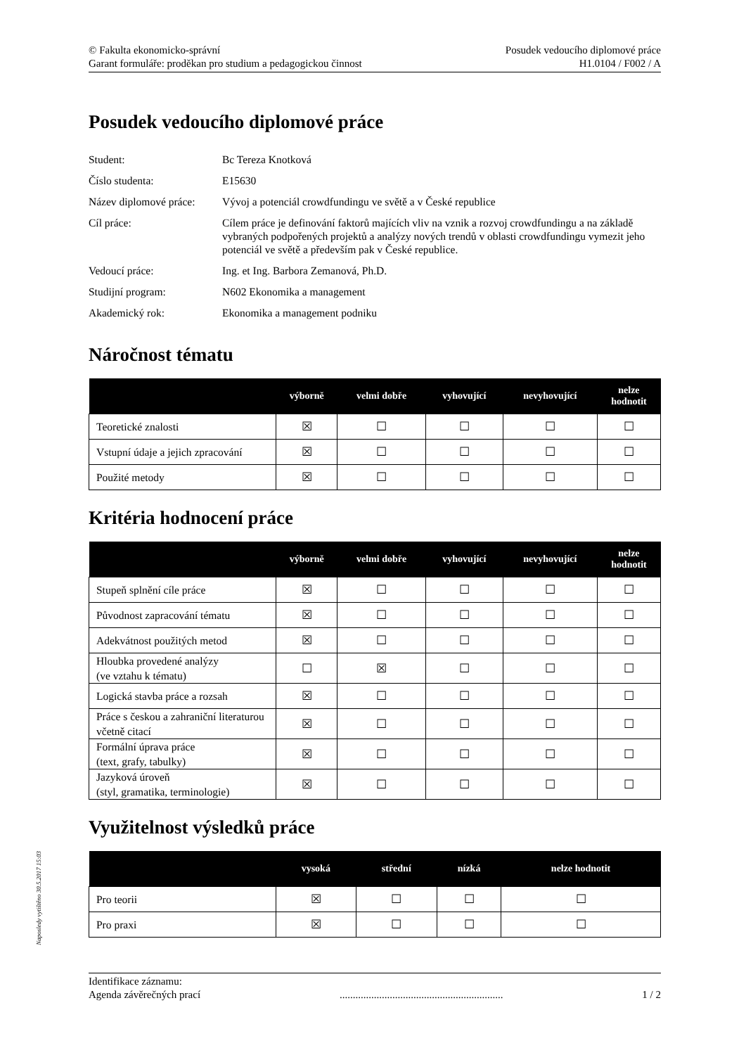© Fakulta ekonomicko-správní
Garant formuláře: proděkan pro studium a pedagogickou činnost
Posudek vedoucího diplomové práce
H1.0104 / F002 / A
Posudek vedoucího diplomové práce
| Student: | Bc Tereza Knotková |
| Číslo studenta: | E15630 |
| Název diplomové práce: | Vývoj a potenciál crowdfundingu ve světě a v České republice |
| Cíl práce: | Cílem práce je definování faktorů majících vliv na vznik a rozvoj crowdfundingu a na základě vybraných podpořených projektů a analýzy nových trendů v oblasti crowdfundingu vymezit jeho potenciál ve světě a především pak v České republice. |
| Vedoucí práce: | Ing. et Ing. Barbora Zemanová, Ph.D. |
| Studijní program: | N602 Ekonomika a management |
| Akademický rok: | Ekonomika a management podniku |
Náročnost tématu
| | výborně | velmi dobře | vyhovující | nevyhovující | nelze hodnotit |
| --- | --- | --- | --- | --- | --- |
| Teoretické znalosti | ☒ | ☐ | ☐ | ☐ | ☐ |
| Vstupní údaje a jejich zpracování | ☒ | ☐ | ☐ | ☐ | ☐ |
| Použité metody | ☒ | ☐ | ☐ | ☐ | ☐ |
Kritéria hodnocení práce
| | výborně | velmi dobře | vyhovující | nevyhovující | nelze hodnotit |
| --- | --- | --- | --- | --- | --- |
| Stupeň splnění cíle práce | ☒ | ☐ | ☐ | ☐ | ☐ |
| Původnost zapracování tématu | ☒ | ☐ | ☐ | ☐ | ☐ |
| Adekvátnost použitých metod | ☒ | ☐ | ☐ | ☐ | ☐ |
| Hloubka provedené analýzy (ve vztahu k tématu) | ☐ | ☒ | ☐ | ☐ | ☐ |
| Logická stavba práce a rozsah | ☒ | ☐ | ☐ | ☐ | ☐ |
| Práce s českou a zahraniční literaturou včetně citací | ☒ | ☐ | ☐ | ☐ | ☐ |
| Formální úprava práce (text, grafy, tabulky) | ☒ | ☐ | ☐ | ☐ | ☐ |
| Jazyková úroveň (styl, gramatika, terminologie) | ☒ | ☐ | ☐ | ☐ | ☐ |
Využitelnost výsledků práce
| | vysoká | střední | nízká | nelze hodnotit |
| --- | --- | --- | --- | --- |
| Pro teorii | ☒ | ☐ | ☐ | ☐ |
| Pro praxi | ☒ | ☐ | ☐ | ☐ |
Identifikace záznamu:
Agenda závěrečných prací.............................................................. 1 / 2
Naposledy vytištěno 30.5.2017 15:03